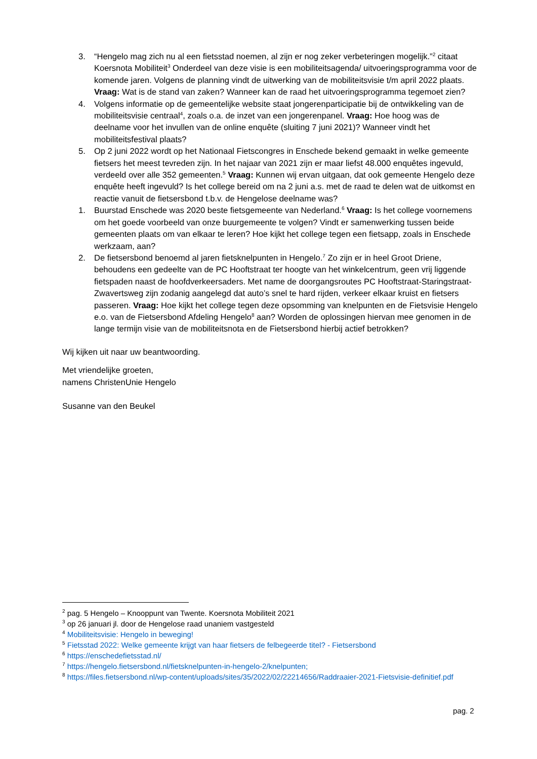3. “Hengelo mag zich nu al een fietsstad noemen, al zijn er nog zeker verbeteringen mogelijk.”<sup>2</sup> citaat Koersnota Mobiliteit<sup>3</sup> Onderdeel van deze visie is een mobiliteitsagenda/ uitvoeringsprogramma voor de komende jaren. Volgens de planning vindt de uitwerking van de mobiliteitsvisie t/m april 2022 plaats. Vraag: Wat is de stand van zaken? Wanneer kan de raad het uitvoeringsprogramma tegemoet zien?
4. Volgens informatie op de gemeentelijke website staat jongerenparticipatie bij de ontwikkeling van de mobiliteitsvisie centraal<sup>4</sup>, zoals o.a. de inzet van een jongerenpanel. Vraag: Hoe hoog was de deelname voor het invullen van de online enquête (sluiting 7 juni 2021)? Wanneer vindt het mobiliteitsfestival plaats?
5. Op 2 juni 2022 wordt op het Nationaal Fietscongres in Enschede bekend gemaakt in welke gemeente fietsers het meest tevreden zijn. In het najaar van 2021 zijn er maar liefst 48.000 enquêtes ingevuld, verdeeld over alle 352 gemeenten.<sup>5</sup> Vraag: Kunnen wij ervan uitgaan, dat ook gemeente Hengelo deze enquête heeft ingevuld? Is het college bereid om na 2 juni a.s. met de raad te delen wat de uitkomst en reactie vanuit de fietsersbond t.b.v. de Hengelose deelname was?
1. Buurstad Enschede was 2020 beste fietsgemeente van Nederland.<sup>6</sup> Vraag: Is het college voornemens om het goede voorbeeld van onze buurgemeente te volgen? Vindt er samenwerking tussen beide gemeenten plaats om van elkaar te leren? Hoe kijkt het college tegen een fietsapp, zoals in Enschede werkzaam, aan?
2. De fietsersbond benoemd al jaren fietsknelpunten in Hengelo.<sup>7</sup> Zo zijn er in heel Groot Driene, behoudens een gedeelte van de PC Hooftstraat ter hoogte van het winkelcentrum, geen vrij liggende fietspaden naast de hoofdverkeersaders. Met name de doorgangsroutes PC Hooftstraat-Staringstraat-Zwavertsweg zijn zodanig aangelegd dat auto’s snel te hard rijden, verkeer elkaar kruist en fietsers passeren. Vraag: Hoe kijkt het college tegen deze opsomming van knelpunten en de Fietsvisie Hengelo e.o. van de Fietsersbond Afdeling Hengelo<sup>8</sup> aan? Worden de oplossingen hiervan mee genomen in de lange termijn visie van de mobiliteitsnota en de Fietsersbond hierbij actief betrokken?
Wij kijken uit naar uw beantwoording.
Met vriendelijke groeten,
namens ChristenUnie Hengelo
Susanne van den Beukel
<sup>2</sup> pag. 5 Hengelo – Knooppunt van Twente. Koersnota Mobiliteit 2021
<sup>3</sup> op 26 januari jl. door de Hengelose raad unaniem vastgesteld
<sup>4</sup> Mobiliteitsvisie: Hengelo in beweging!
<sup>5</sup> Fietsstad 2022: Welke gemeente krijgt van haar fietsers de felbegeerde titel? - Fietsersbond
<sup>6</sup> https://enschedefietsstad.nl/
<sup>7</sup> https://hengelo.fietsersbond.nl/fietsknelpunten-in-hengelo-2/knelpunten;
<sup>8</sup> https://files.fietsersbond.nl/wp-content/uploads/sites/35/2022/02/22214656/Raddraaier-2021-Fietsvisie-definitief.pdf
pag. 2